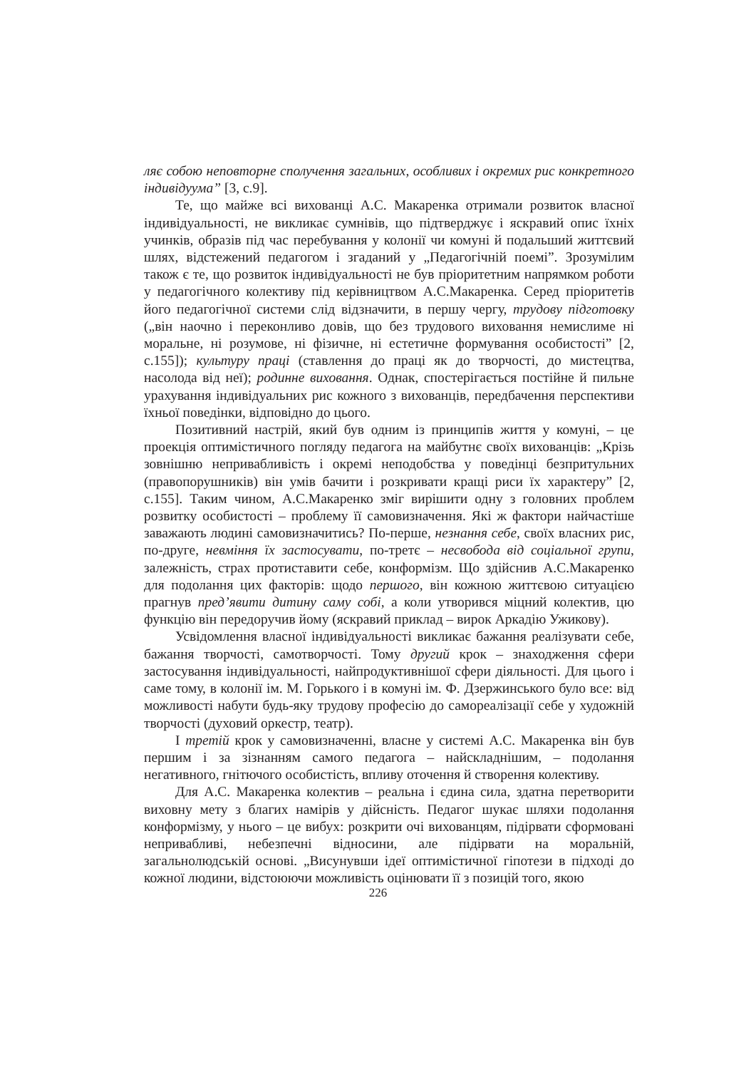ляє собою неповторне сполучення загальних, особливих і окремих рис конкретного індивідуума” [3, с.9].
Те, що майже всі вихованці А.С. Макаренка отримали розвиток власної індивідуальності, не викликає сумнівів, що підтверджує і яскравий опис їхніх учинків, образів під час перебування у колонії чи комуні й подальший життєвий шлях, відстежений педагогом і згаданий у „Педагогічній поемі”. Зрозумілим також є те, що розвиток індивідуальності не був пріоритетним напрямком роботи у педагогічного колективу під керівництвом А.С.Макаренка. Серед пріоритетів його педагогічної системи слід відзначити, в першу чергу, трудову підготовку („він наочно і переконливо довів, що без трудового виховання немислиме ні моральне, ні розумове, ні фізичне, ні естетичне формування особистості” [2, с.155]); культуру праці (ставлення до праці як до творчості, до мистецтва, насолода від неї); родинне виховання. Однак, спостерігається постійне й пильне урахування індивідуальних рис кожного з вихованців, передбачення перспективи їхньої поведінки, відповідно до цього.
Позитивний настрій, який був одним із принципів життя у комуні, – це проекція оптимістичного погляду педагога на майбутнє своїх вихованців: „Крізь зовнішню непривабливість і окремі неподобства у поведінці безпритульних (правопорушників) він умів бачити і розкривати кращі риси їх характеру” [2, с.155]. Таким чином, А.С.Макаренко зміг вирішити одну з головних проблем розвитку особистості – проблему її самовизначення. Які ж фактори найчастіше заважають людині самовизначитись? По-перше, незнання себе, своїх власних рис, по-друге, невміння їх застосувати, по-третє – несвобода від соціальної групи, залежність, страх протиставити себе, конформізм. Що здійснив А.С.Макаренко для подолання цих факторів: щодо першого, він кожною життєвою ситуацією прагнув пред’явити дитину саму собі, а коли утворився міцний колектив, цю функцію він передоручив йому (яскравий приклад – вирок Аркадію Ужикову).
Усвідомлення власної індивідуальності викликає бажання реалізувати себе, бажання творчості, самотворчості. Тому другий крок – знаходження сфери застосування індивідуальності, найпродуктивнішої сфери діяльності. Для цього і саме тому, в колонії ім. М. Горького і в комуні ім. Ф. Дзержинського було все: від можливості набути будь-яку трудову професію до самореалізації себе у художній творчості (духовий оркестр, театр).
І третій крок у самовизначенні, власне у системі А.С. Макаренка він був першим і за зізнанням самого педагога – найскладнішим, – подолання негативного, гнітючого особистість, впливу оточення й створення колективу.
Для А.С. Макаренка колектив – реальна і єдина сила, здатна перетворити виховну мету з благих намірів у дійсність. Педагог шукає шляхи подолання конформізму, у нього – це вибух: розкрити очі вихованцям, підірвати сформовані непривабливі, небезпечні відносини, але підірвати на моральній, загальнолюдській основі. „Висунувши ідеї оптимістичної гіпотези в підході до кожної людини, відстоюючи можливість оцінювати її з позицій того, якою
226